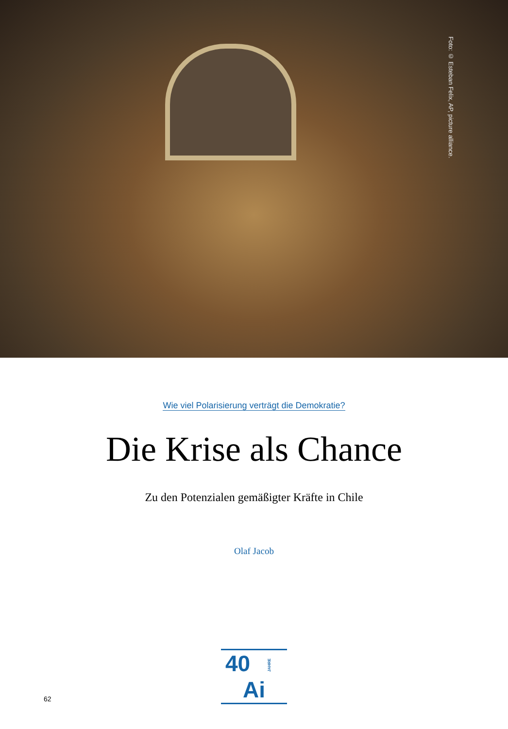Foto: © Esteban Felix, AP, picture alliance.
Wie viel Polarisierung verträgt die Demokratie?
Die Krise als Chance
Zu den Potenzialen gemäßigter Kräfte in Chile
Olaf Jacob
40 JAHRE Ai
62